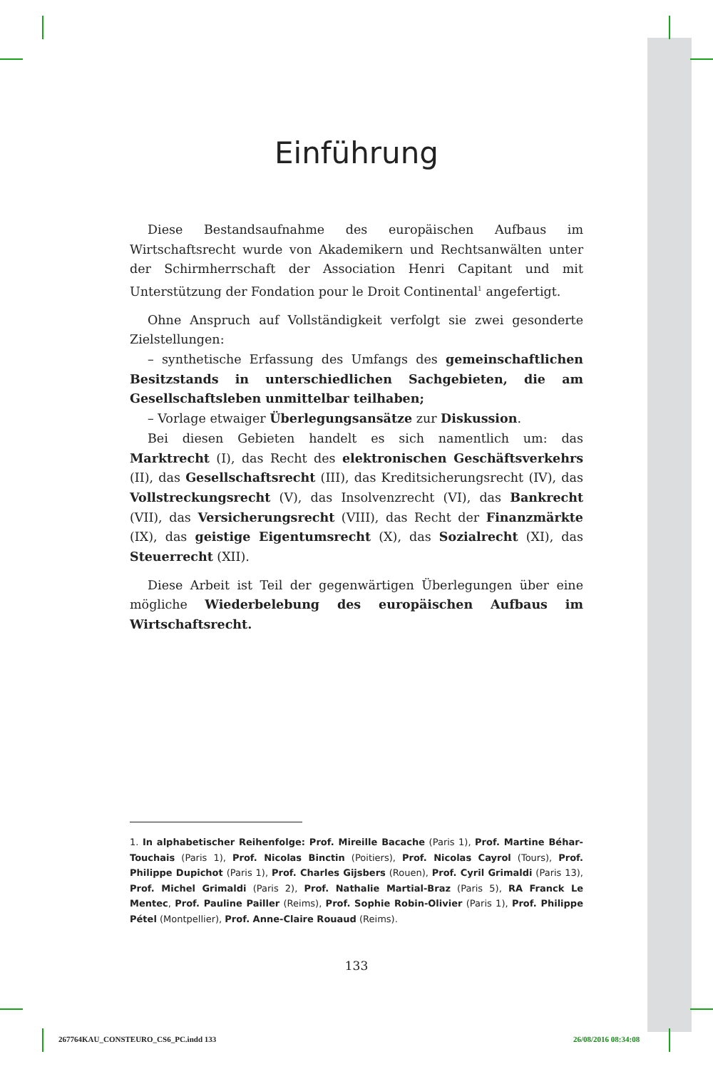Einführung
Diese Bestandsaufnahme des europäischen Aufbaus im Wirtschaftsrecht wurde von Akademikern und Rechtsanwälten unter der Schirmherrschaft der Association Henri Capitant und mit Unterstützung der Fondation pour le Droit Continental<sup>1</sup> angefertigt.
Ohne Anspruch auf Vollständigkeit verfolgt sie zwei gesonderte Zielstellungen:
– synthetische Erfassung des Umfangs des gemeinschaftlichen Besitzstands in unterschiedlichen Sachgebieten, die am Gesellschaftsleben unmittelbar teilhaben;
– Vorlage etwaiger Überlegungsansätze zur Diskussion.
Bei diesen Gebieten handelt es sich namentlich um: das Marktrecht (I), das Recht des elektronischen Geschäftsverkehrs (II), das Gesellschaftsrecht (III), das Kreditsicherungsrecht (IV), das Vollstreckungsrecht (V), das Insolvenzrecht (VI), das Bankrecht (VII), das Versicherungsrecht (VIII), das Recht der Finanzmärkte (IX), das geistige Eigentumsrecht (X), das Sozialrecht (XI), das Steuerrecht (XII).
Diese Arbeit ist Teil der gegenwärtigen Überlegungen über eine mögliche Wiederbelebung des europäischen Aufbaus im Wirtschaftsrecht.
1. In alphabetischer Reihenfolge: Prof. Mireille Bacache (Paris 1), Prof. Martine Béhar-Touchais (Paris 1), Prof. Nicolas Binctin (Poitiers), Prof. Nicolas Cayrol (Tours), Prof. Philippe Dupichot (Paris 1), Prof. Charles Gijsbers (Rouen), Prof. Cyril Grimaldi (Paris 13), Prof. Michel Grimaldi (Paris 2), Prof. Nathalie Martial-Braz (Paris 5), RA Franck Le Mentec, Prof. Pauline Pailler (Reims), Prof. Sophie Robin-Olivier (Paris 1), Prof. Philippe Pétel (Montpellier), Prof. Anne-Claire Rouaud (Reims).
133
267764KAU_CONSTEURO_CS6_PC.indd 133
26/08/2016 08:34:08